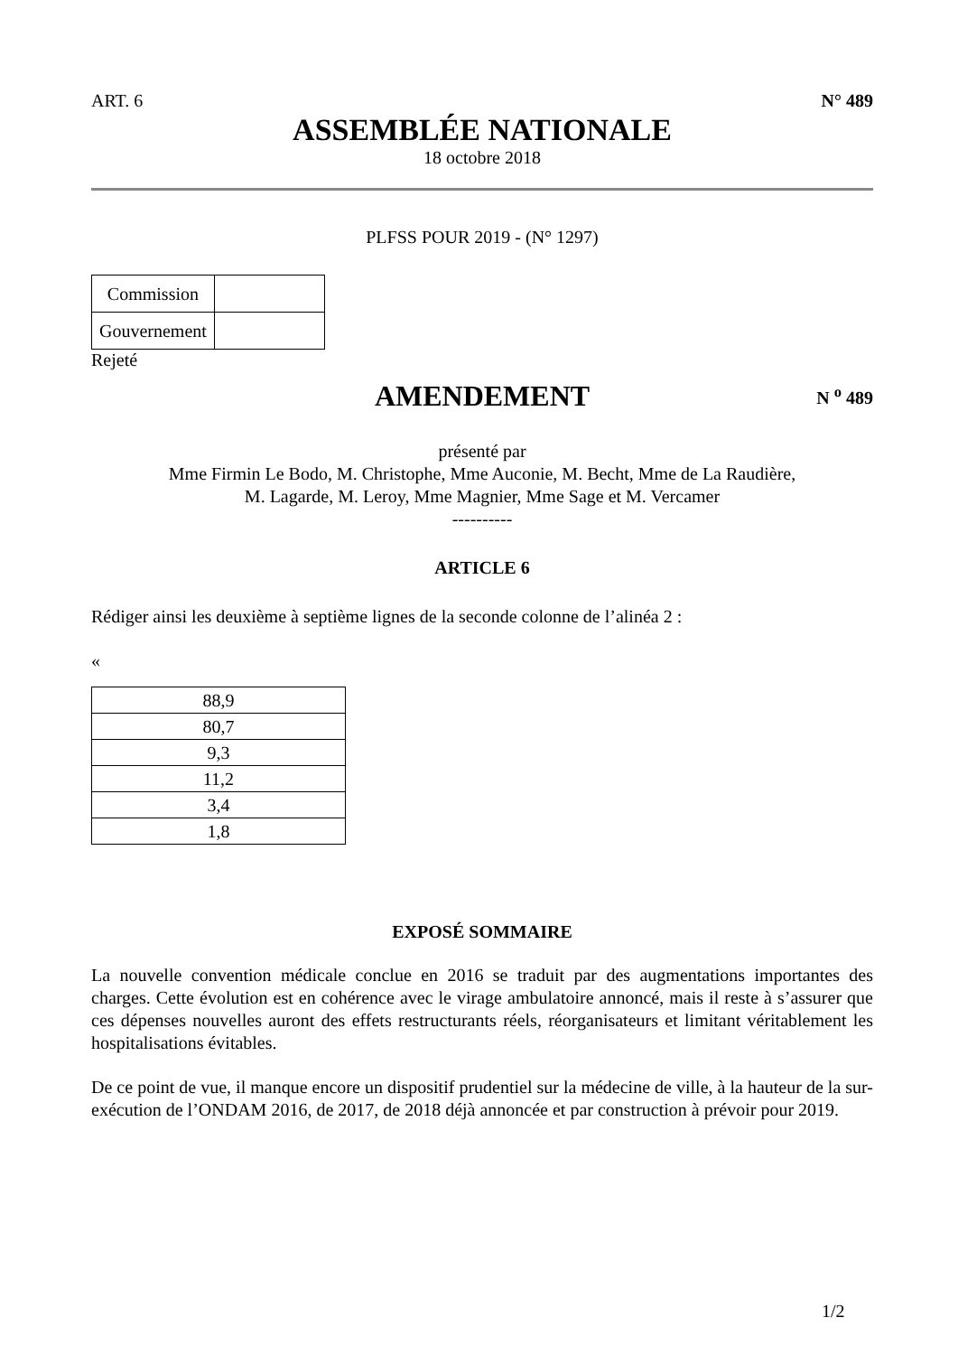ART. 6 N° 489
ASSEMBLÉE NATIONALE
18 octobre 2018
PLFSS POUR 2019 - (N° 1297)
| Commission | |
| Gouvernement | |
Rejeté
AMENDEMENT N <sup>o</sup> 489
présenté par
Mme Firmin Le Bodo, M. Christophe, Mme Auconie, M. Becht, Mme de La Raudière,
M. Lagarde, M. Leroy, Mme Magnier, Mme Sage et M. Vercamer
----------
ARTICLE 6
Rédiger ainsi les deuxième à septième lignes de la seconde colonne de l’alinéa 2 :
«
| 88,9 |
| 80,7 |
| 9,3 |
| 11,2 |
| 3,4 |
| 1,8 |
EXPOSÉ SOMMAIRE
La nouvelle convention médicale conclue en 2016 se traduit par des augmentations importantes des charges. Cette évolution est en cohérence avec le virage ambulatoire annoncé, mais il reste à s’assurer que ces dépenses nouvelles auront des effets restructurants réels, réorganisateurs et limitant véritablement les hospitalisations évitables.
De ce point de vue, il manque encore un dispositif prudentiel sur la médecine de ville, à la hauteur de la sur-exécution de l’ONDAM 2016, de 2017, de 2018 déjà annoncée et par construction à prévoir pour 2019.
1/2